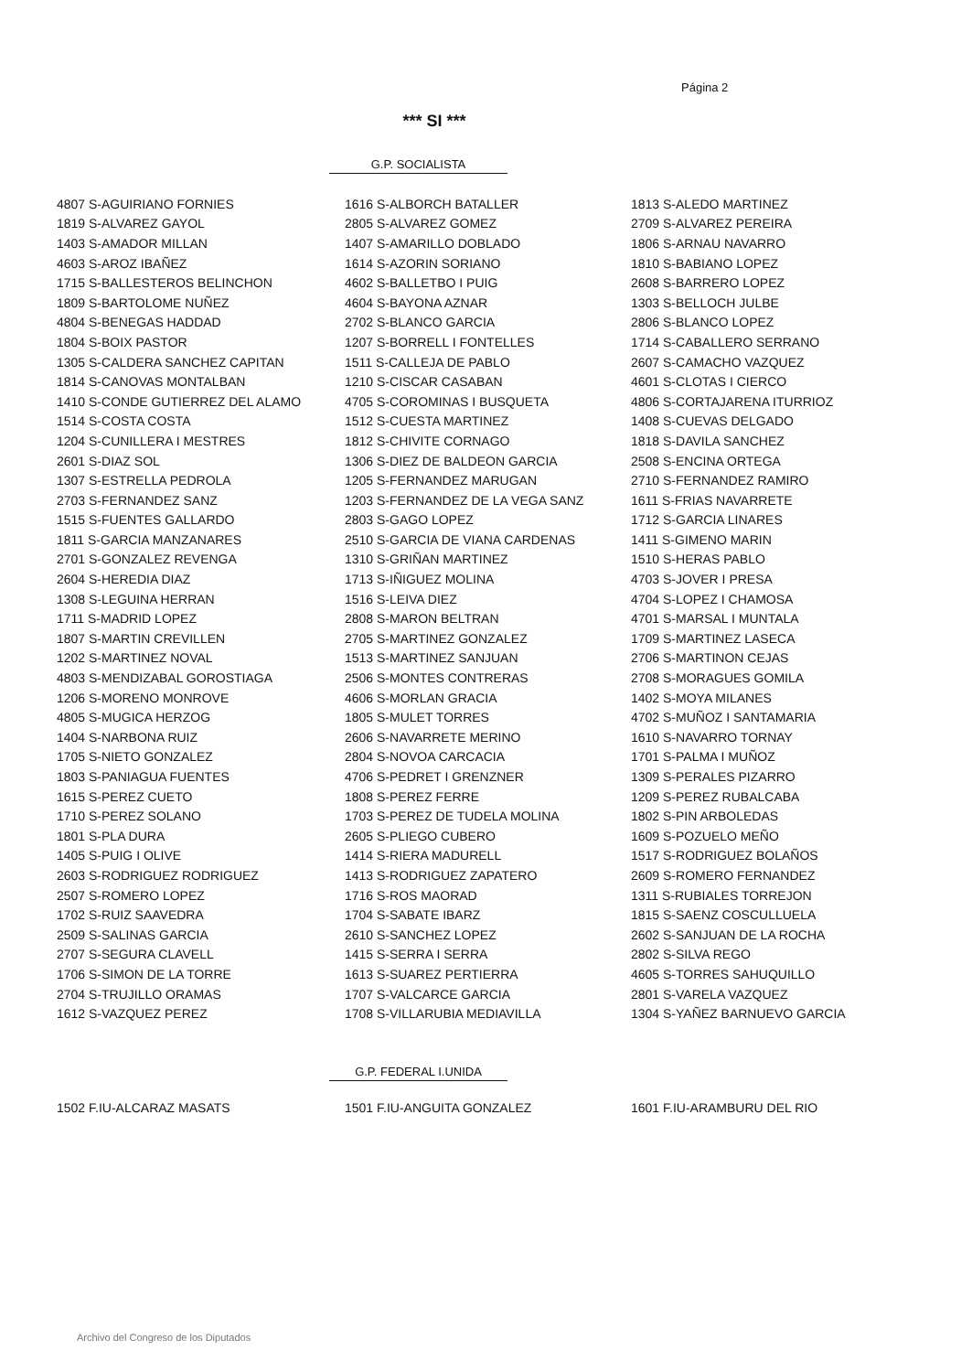Página 2
*** SI ***
G.P. SOCIALISTA
| 4807 S-AGUIRIANO FORNIES | 1616 S-ALBORCH BATALLER | 1813 S-ALEDO MARTINEZ |
| 1819 S-ALVAREZ GAYOL | 2805 S-ALVAREZ GOMEZ | 2709 S-ALVAREZ PEREIRA |
| 1403 S-AMADOR MILLAN | 1407 S-AMARILLO DOBLADO | 1806 S-ARNAU NAVARRO |
| 4603 S-AROZ IBAÑEZ | 1614 S-AZORIN SORIANO | 1810 S-BABIANO LOPEZ |
| 1715 S-BALLESTEROS BELINCHON | 4602 S-BALLETBO I PUIG | 2608 S-BARRERO LOPEZ |
| 1809 S-BARTOLOME NUÑEZ | 4604 S-BAYONA AZNAR | 1303 S-BELLOCH JULBE |
| 4804 S-BENEGAS HADDAD | 2702 S-BLANCO GARCIA | 2806 S-BLANCO LOPEZ |
| 1804 S-BOIX PASTOR | 1207 S-BORRELL I FONTELLES | 1714 S-CABALLERO SERRANO |
| 1305 S-CALDERA SANCHEZ CAPITAN | 1511 S-CALLEJA DE PABLO | 2607 S-CAMACHO VAZQUEZ |
| 1814 S-CANOVAS MONTALBAN | 1210 S-CISCAR CASABAN | 4601 S-CLOTAS I CIERCO |
| 1410 S-CONDE GUTIERREZ DEL ALAMO | 4705 S-COROMINAS I BUSQUETA | 4806 S-CORTAJARENA ITURRIOZ |
| 1514 S-COSTA COSTA | 1512 S-CUESTA MARTINEZ | 1408 S-CUEVAS DELGADO |
| 1204 S-CUNILLERA I MESTRES | 1812 S-CHIVITE CORNAGO | 1818 S-DAVILA SANCHEZ |
| 2601 S-DIAZ SOL | 1306 S-DIEZ DE BALDEON GARCIA | 2508 S-ENCINA ORTEGA |
| 1307 S-ESTRELLA PEDROLA | 1205 S-FERNANDEZ MARUGAN | 2710 S-FERNANDEZ RAMIRO |
| 2703 S-FERNANDEZ SANZ | 1203 S-FERNANDEZ DE LA VEGA SANZ | 1611 S-FRIAS NAVARRETE |
| 1515 S-FUENTES GALLARDO | 2803 S-GAGO LOPEZ | 1712 S-GARCIA LINARES |
| 1811 S-GARCIA MANZANARES | 2510 S-GARCIA DE VIANA CARDENAS | 1411 S-GIMENO MARIN |
| 2701 S-GONZALEZ REVENGA | 1310 S-GRIÑAN MARTINEZ | 1510 S-HERAS PABLO |
| 2604 S-HEREDIA DIAZ | 1713 S-IÑIGUEZ MOLINA | 4703 S-JOVER I PRESA |
| 1308 S-LEGUINA HERRAN | 1516 S-LEIVA DIEZ | 4704 S-LOPEZ I CHAMOSA |
| 1711 S-MADRID LOPEZ | 2808 S-MARON BELTRAN | 4701 S-MARSAL I MUNTALA |
| 1807 S-MARTIN CREVILLEN | 2705 S-MARTINEZ GONZALEZ | 1709 S-MARTINEZ LASECA |
| 1202 S-MARTINEZ NOVAL | 1513 S-MARTINEZ SANJUAN | 2706 S-MARTINON CEJAS |
| 4803 S-MENDIZABAL GOROSTIAGA | 2506 S-MONTES CONTRERAS | 2708 S-MORAGUES GOMILA |
| 1206 S-MORENO MONROVE | 4606 S-MORLAN GRACIA | 1402 S-MOYA MILANES |
| 4805 S-MUGICA HERZOG | 1805 S-MULET TORRES | 4702 S-MUÑOZ I SANTAMARIA |
| 1404 S-NARBONA RUIZ | 2606 S-NAVARRETE MERINO | 1610 S-NAVARRO TORNAY |
| 1705 S-NIETO GONZALEZ | 2804 S-NOVOA CARCACIA | 1701 S-PALMA I MUÑOZ |
| 1803 S-PANIAGUA FUENTES | 4706 S-PEDRET I GRENZNER | 1309 S-PERALES PIZARRO |
| 1615 S-PEREZ CUETO | 1808 S-PEREZ FERRE | 1209 S-PEREZ RUBALCABA |
| 1710 S-PEREZ SOLANO | 1703 S-PEREZ DE TUDELA MOLINA | 1802 S-PIN ARBOLEDAS |
| 1801 S-PLA DURA | 2605 S-PLIEGO CUBERO | 1609 S-POZUELO MEÑO |
| 1405 S-PUIG I OLIVE | 1414 S-RIERA MADURELL | 1517 S-RODRIGUEZ BOLAÑOS |
| 2603 S-RODRIGUEZ RODRIGUEZ | 1413 S-RODRIGUEZ ZAPATERO | 2609 S-ROMERO FERNANDEZ |
| 2507 S-ROMERO LOPEZ | 1716 S-ROS MAORAD | 1311 S-RUBIALES TORREJON |
| 1702 S-RUIZ SAAVEDRA | 1704 S-SABATE IBARZ | 1815 S-SAENZ COSCULLUELA |
| 2509 S-SALINAS GARCIA | 2610 S-SANCHEZ LOPEZ | 2602 S-SANJUAN DE LA ROCHA |
| 2707 S-SEGURA CLAVELL | 1415 S-SERRA I SERRA | 2802 S-SILVA REGO |
| 1706 S-SIMON DE LA TORRE | 1613 S-SUAREZ PERTIERRA | 4605 S-TORRES SAHUQUILLO |
| 2704 S-TRUJILLO ORAMAS | 1707 S-VALCARCE GARCIA | 2801 S-VARELA VAZQUEZ |
| 1612 S-VAZQUEZ PEREZ | 1708 S-VILLARUBIA MEDIAVILLA | 1304 S-YAÑEZ BARNUEVO GARCIA |
G.P. FEDERAL I.UNIDA
| 1502 F.IU-ALCARAZ MASATS | 1501 F.IU-ANGUITA GONZALEZ | 1601 F.IU-ARAMBURU DEL RIO |
Archivo del Congreso de los Diputados